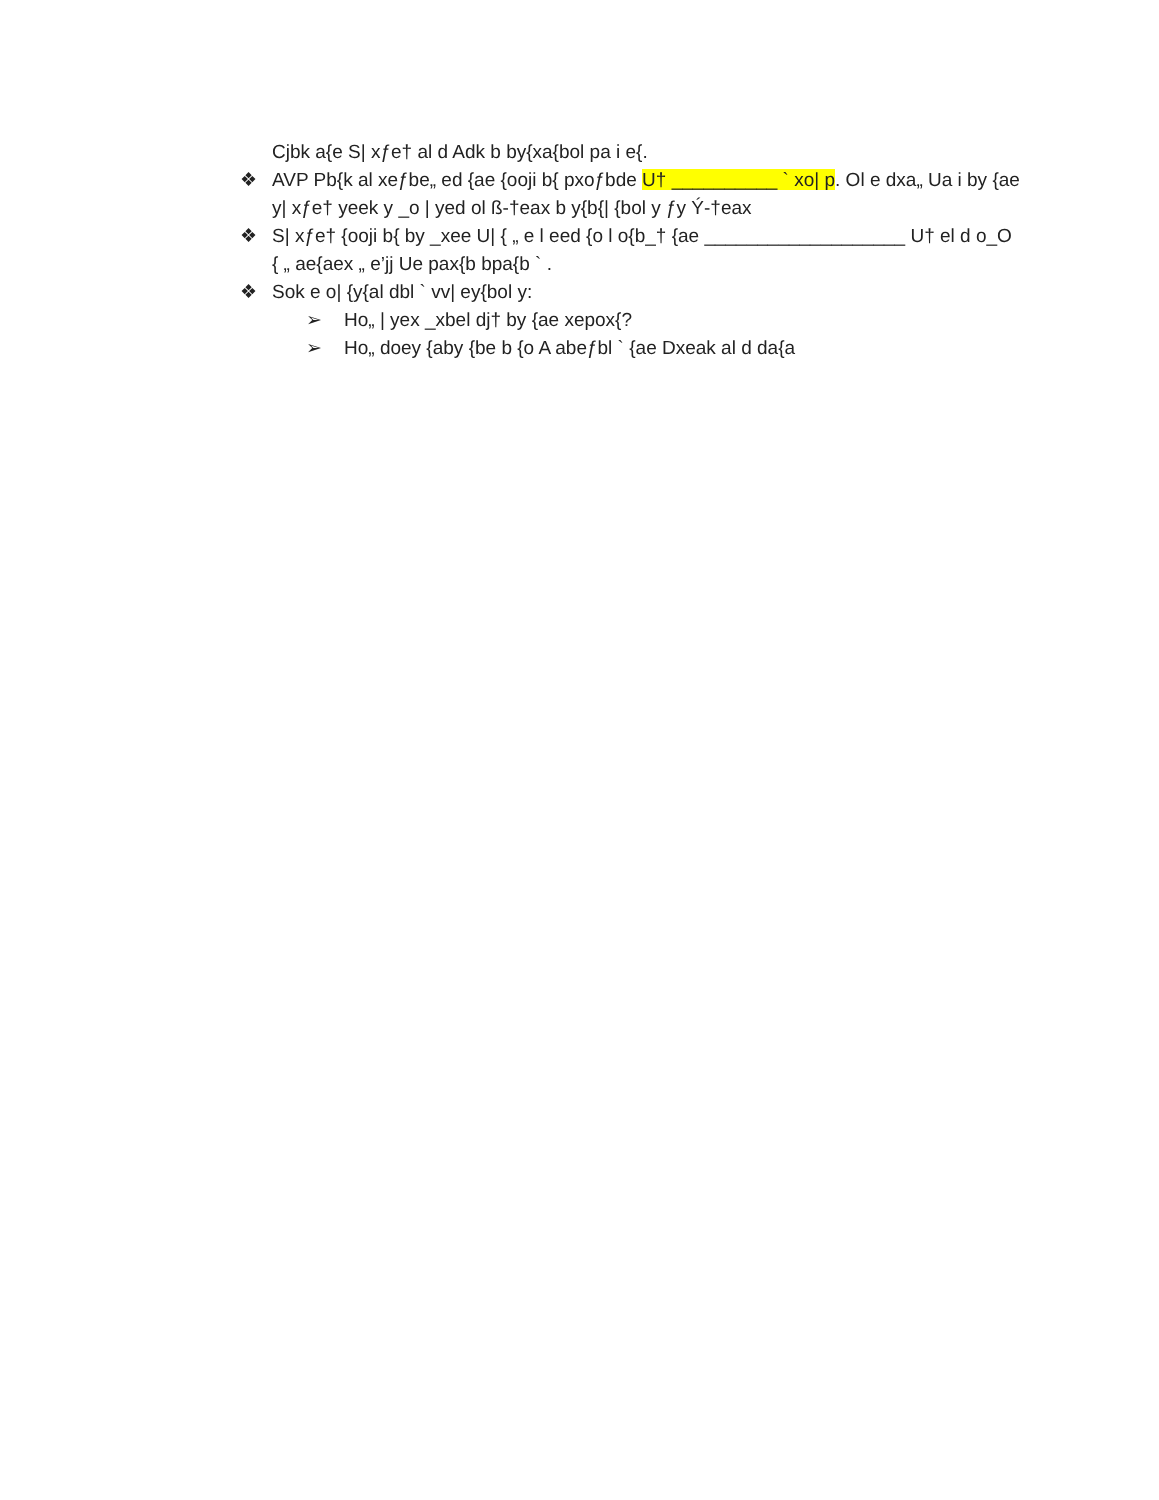Cjbk a{e S| xƒe† al d Adk b by{xa{bol pa i e{.
❖ AVP Pb{k al xeƒbe„ ed {ae {ooji b{ pxoƒbde U† __________ ` xo| p. Ol e dxa„ Ua i by {ae y| xƒe† yeek y _o | yed ol ß-†eax b y{b{| {bol y ƒy Ý-†eax
❖ S| xƒe† {ooji b{ by _xee U| { „ e l eed {o l o{b_† {ae ___________________ U† el d o_O { „ ae{aex „ e’jj Ue pax{b bpa{b ` .
❖ Sok e o| {y{al dbl ` vv| ey{bol y:
➢ Ho„ | yex _xbel dj† by {ae xepox{?
➢ Ho„ doey {aby {be b {o A abeƒbl ` {ae Dxeak al d da{a